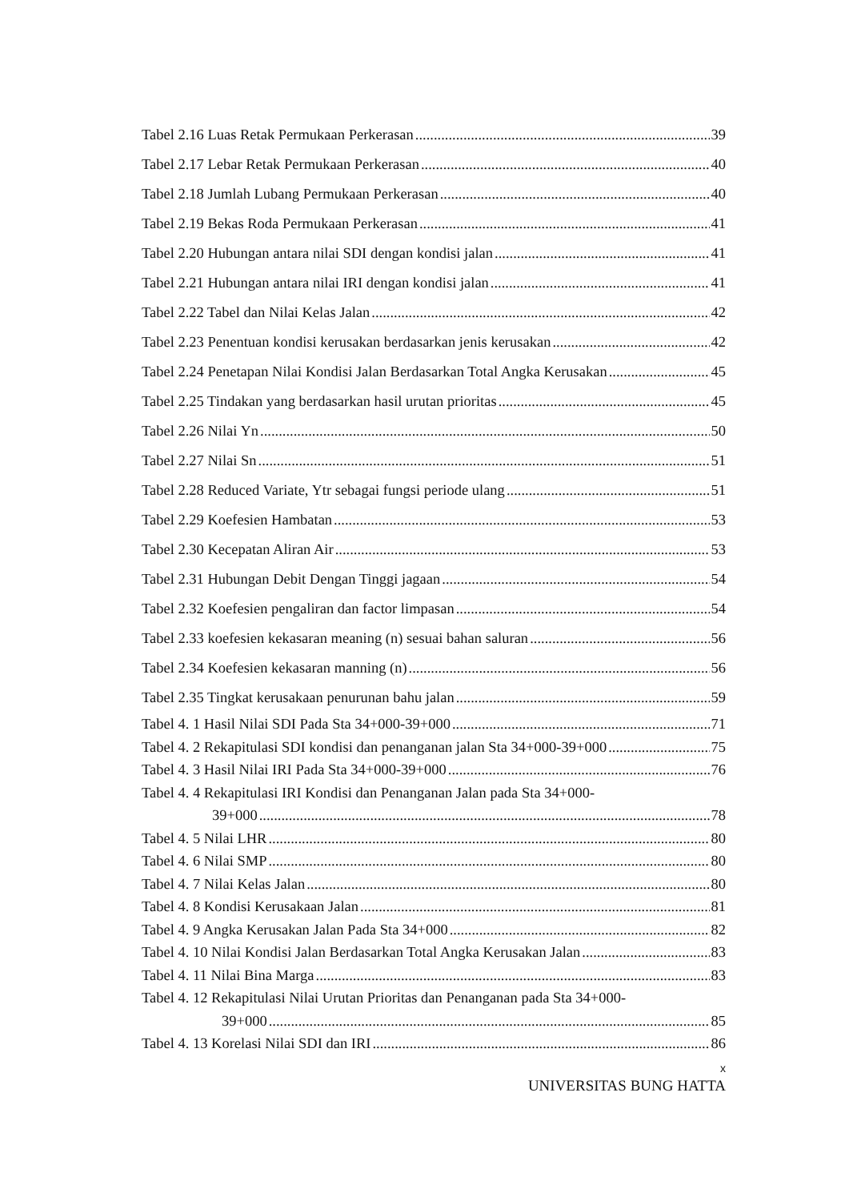Tabel 2.16 Luas Retak Permukaan Perkerasan 39
Tabel 2.17 Lebar Retak Permukaan Perkerasan 40
Tabel 2.18 Jumlah Lubang Permukaan Perkerasan 40
Tabel 2.19 Bekas Roda Permukaan Perkerasan 41
Tabel 2.20 Hubungan antara nilai SDI dengan kondisi jalan 41
Tabel 2.21 Hubungan antara nilai IRI dengan kondisi jalan 41
Tabel 2.22 Tabel dan Nilai Kelas Jalan 42
Tabel 2.23 Penentuan kondisi kerusakan berdasarkan jenis kerusakan 42
Tabel 2.24 Penetapan Nilai Kondisi Jalan Berdasarkan Total Angka Kerusakan 45
Tabel 2.25 Tindakan yang berdasarkan hasil urutan prioritas 45
Tabel 2.26 Nilai Yn 50
Tabel 2.27 Nilai Sn 51
Tabel 2.28 Reduced Variate, Ytr sebagai fungsi periode ulang 51
Tabel 2.29 Koefesien Hambatan 53
Tabel 2.30 Kecepatan Aliran Air 53
Tabel 2.31 Hubungan Debit Dengan Tinggi jagaan 54
Tabel 2.32 Koefesien pengaliran dan factor limpasan 54
Tabel 2.33 koefesien kekasaran meaning (n) sesuai bahan saluran 56
Tabel 2.34 Koefesien kekasaran manning (n) 56
Tabel 2.35 Tingkat kerusakaan penurunan bahu jalan 59
Tabel 4. 1 Hasil Nilai SDI Pada Sta 34+000-39+000 71
Tabel 4. 2 Rekapitulasi SDI kondisi dan penanganan jalan Sta 34+000-39+000 75
Tabel 4. 3 Hasil Nilai IRI Pada Sta 34+000-39+000 76
Tabel 4. 4 Rekapitulasi IRI Kondisi dan Penanganan Jalan pada Sta 34+000-
39+000 78
Tabel 4. 5 Nilai LHR 80
Tabel 4. 6 Nilai SMP 80
Tabel 4. 7 Nilai Kelas Jalan 80
Tabel 4. 8 Kondisi Kerusakaan Jalan 81
Tabel 4. 9 Angka Kerusakan Jalan Pada Sta 34+000 82
Tabel 4. 10 Nilai Kondisi Jalan Berdasarkan Total Angka Kerusakan Jalan 83
Tabel 4. 11 Nilai Bina Marga 83
Tabel 4. 12 Rekapitulasi Nilai Urutan Prioritas dan Penanganan pada Sta 34+000-
39+000 85
Tabel 4. 13 Korelasi Nilai SDI dan IRI 86
x
UNIVERSITAS BUNG HATTA